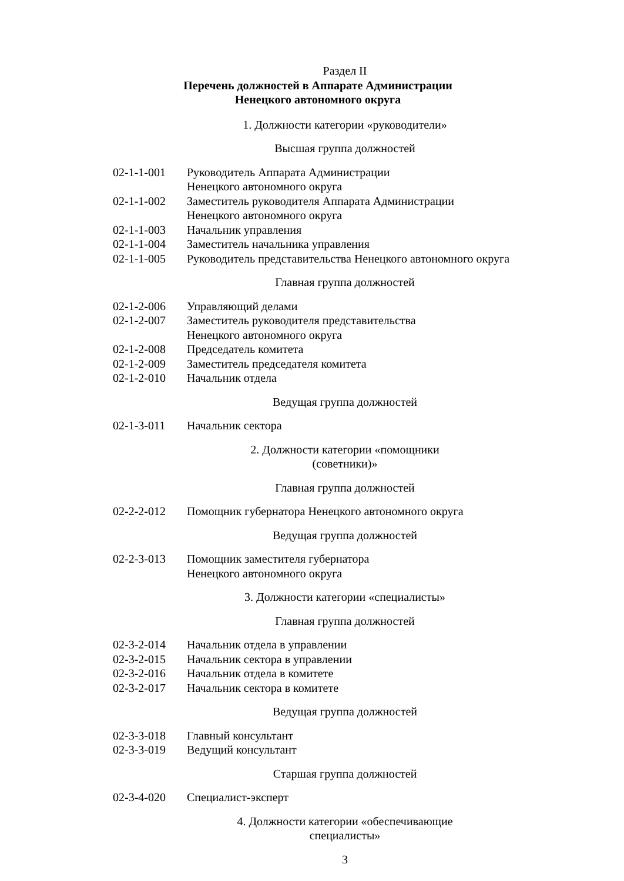Раздел II
Перечень должностей в Аппарате Администрации
Ненецкого автономного округа
1. Должности категории «руководители»
Высшая группа должностей
| 02-1-1-001 | Руководитель Аппарата Администрации Ненецкого автономного округа |
| 02-1-1-002 | Заместитель руководителя Аппарата Администрации Ненецкого автономного округа |
| 02-1-1-003 | Начальник управления |
| 02-1-1-004 | Заместитель начальника управления |
| 02-1-1-005 | Руководитель представительства Ненецкого автономного округа |
Главная группа должностей
| 02-1-2-006 | Управляющий делами |
| 02-1-2-007 | Заместитель руководителя представительства Ненецкого автономного округа |
| 02-1-2-008 | Председатель комитета |
| 02-1-2-009 | Заместитель председателя комитета |
| 02-1-2-010 | Начальник отдела |
Ведущая группа должностей
| 02-1-3-011 | Начальник сектора |
2. Должности категории «помощники (советники)»
Главная группа должностей
| 02-2-2-012 | Помощник губернатора Ненецкого автономного округа |
Ведущая группа должностей
| 02-2-3-013 | Помощник заместителя губернатора Ненецкого автономного округа |
3. Должности категории «специалисты»
Главная группа должностей
| 02-3-2-014 | Начальник отдела в управлении |
| 02-3-2-015 | Начальник сектора в управлении |
| 02-3-2-016 | Начальник отдела в комитете |
| 02-3-2-017 | Начальник сектора в комитете |
Ведущая группа должностей
| 02-3-3-018 | Главный консультант |
| 02-3-3-019 | Ведущий консультант |
Старшая группа должностей
| 02-3-4-020 | Специалист-эксперт |
4. Должности категории «обеспечивающие специалисты»
3